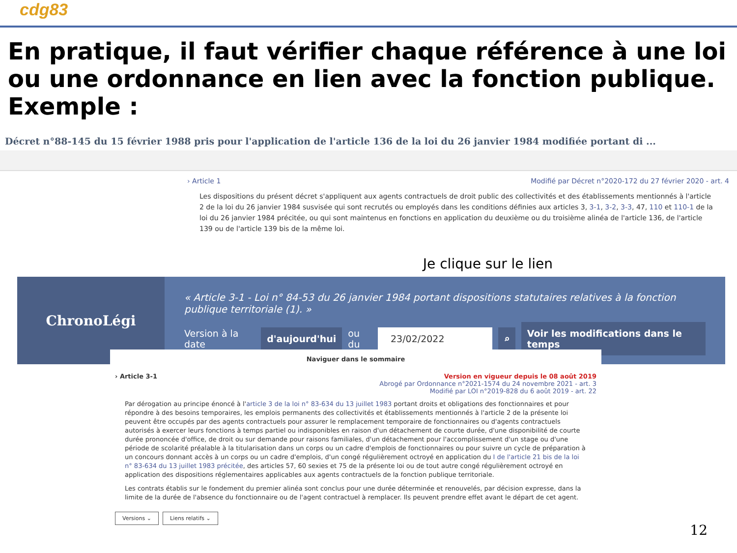cdg83
En pratique, il faut vérifier chaque référence à une loi ou une ordonnance en lien avec la fonction publique. Exemple :
Décret n°88-145 du 15 février 1988 pris pour l'application de l'article 136 de la loi du 26 janvier 1984 modifiée portant di ...
› Article 1 Modifié par Décret n°2020-172 du 27 février 2020 - art. 4
Les dispositions du présent décret s'appliquent aux agents contractuels de droit public des collectivités et des établissements mentionnés à l'article 2 de la loi du 26 janvier 1984 susvisée qui sont recrutés ou employés dans les conditions définies aux articles 3, 3-1, 3-2, 3-3, 47, 110 et 110-1 de la loi du 26 janvier 1984 précitée, ou qui sont maintenus en fonctions en application du deuxième ou du troisième alinéa de l'article 136, de l'article 139 ou de l'article 139 bis de la même loi.
Je clique sur le lien
ChronoLégi
« Article 3-1 - Loi n° 84-53 du 26 janvier 1984 portant dispositions statutaires relatives à la fonction publique territoriale (1). »
Version à la date d'aujourd'hui ou du 23/02/2022 ⌕ Voir les modifications dans le temps
Naviguer dans le sommaire
› Article 3-1 Version en vigueur depuis le 08 août 2019
Abrogé par Ordonnance n°2021-1574 du 24 novembre 2021 - art. 3
Modifié par LOI n°2019-828 du 6 août 2019 - art. 22
Par dérogation au principe énoncé à l'article 3 de la loi n° 83-634 du 13 juillet 1983 portant droits et obligations des fonctionnaires et pour répondre à des besoins temporaires, les emplois permanents des collectivités et établissements mentionnés à l'article 2 de la présente loi peuvent être occupés par des agents contractuels pour assurer le remplacement temporaire de fonctionnaires ou d'agents contractuels autorisés à exercer leurs fonctions à temps partiel ou indisponibles en raison d'un détachement de courte durée, d'une disponibilité de courte durée prononcée d'office, de droit ou sur demande pour raisons familiales, d'un détachement pour l'accomplissement d'un stage ou d'une période de scolarité préalable à la titularisation dans un corps ou un cadre d'emplois de fonctionnaires ou pour suivre un cycle de préparation à un concours donnant accès à un corps ou un cadre d'emplois, d'un congé régulièrement octroyé en application du I de l'article 21 bis de la loi n° 83-634 du 13 juillet 1983 précitée, des articles 57, 60 sexies et 75 de la présente loi ou de tout autre congé régulièrement octroyé en application des dispositions réglementaires applicables aux agents contractuels de la fonction publique territoriale.
Les contrats établis sur le fondement du premier alinéa sont conclus pour une durée déterminée et renouvelés, par décision expresse, dans la limite de la durée de l'absence du fonctionnaire ou de l'agent contractuel à remplacer. Ils peuvent prendre effet avant le départ de cet agent.
Versions ⌄ Liens relatifs ⌄
12